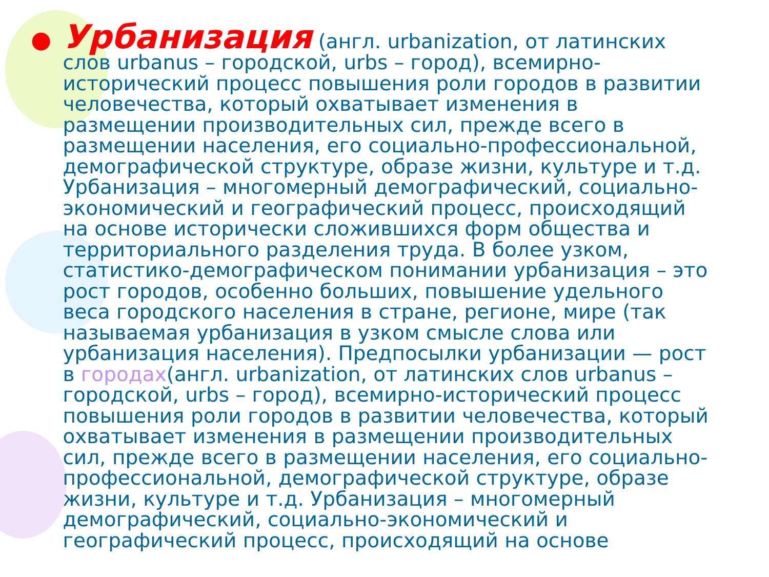●
Урбанизация (англ. urbanization, от латинских слов urbanus – городской, urbs – город), всемирно-исторический процесс повышения роли городов в развитии человечества, который охватывает изменения в размещении производительных сил, прежде всего в размещении населения, его социально-профессиональной, демографической структуре, образе жизни, культуре и т.д. Урбанизация – многомерный демографический, социально-экономический и географический процесс, происходящий на основе исторически сложившихся форм общества и территориального разделения труда. В более узком, статистико-демографическом понимании урбанизация – это рост городов, особенно больших, повышение удельного веса городского населения в стране, регионе, мире (так называемая урбанизация в узком смысле слова или урбанизация населения). Предпосылки урбанизации — рост в городах(англ. urbanization, от латинских слов urbanus – городской, urbs – город), всемирно-исторический процесс повышения роли городов в развитии человечества, который охватывает изменения в размещении производительных сил, прежде всего в размещении населения, его социально-профессиональной, демографической структуре, образе жизни, культуре и т.д. Урбанизация – многомерный демографический, социально-экономический и географический процесс, происходящий на основе